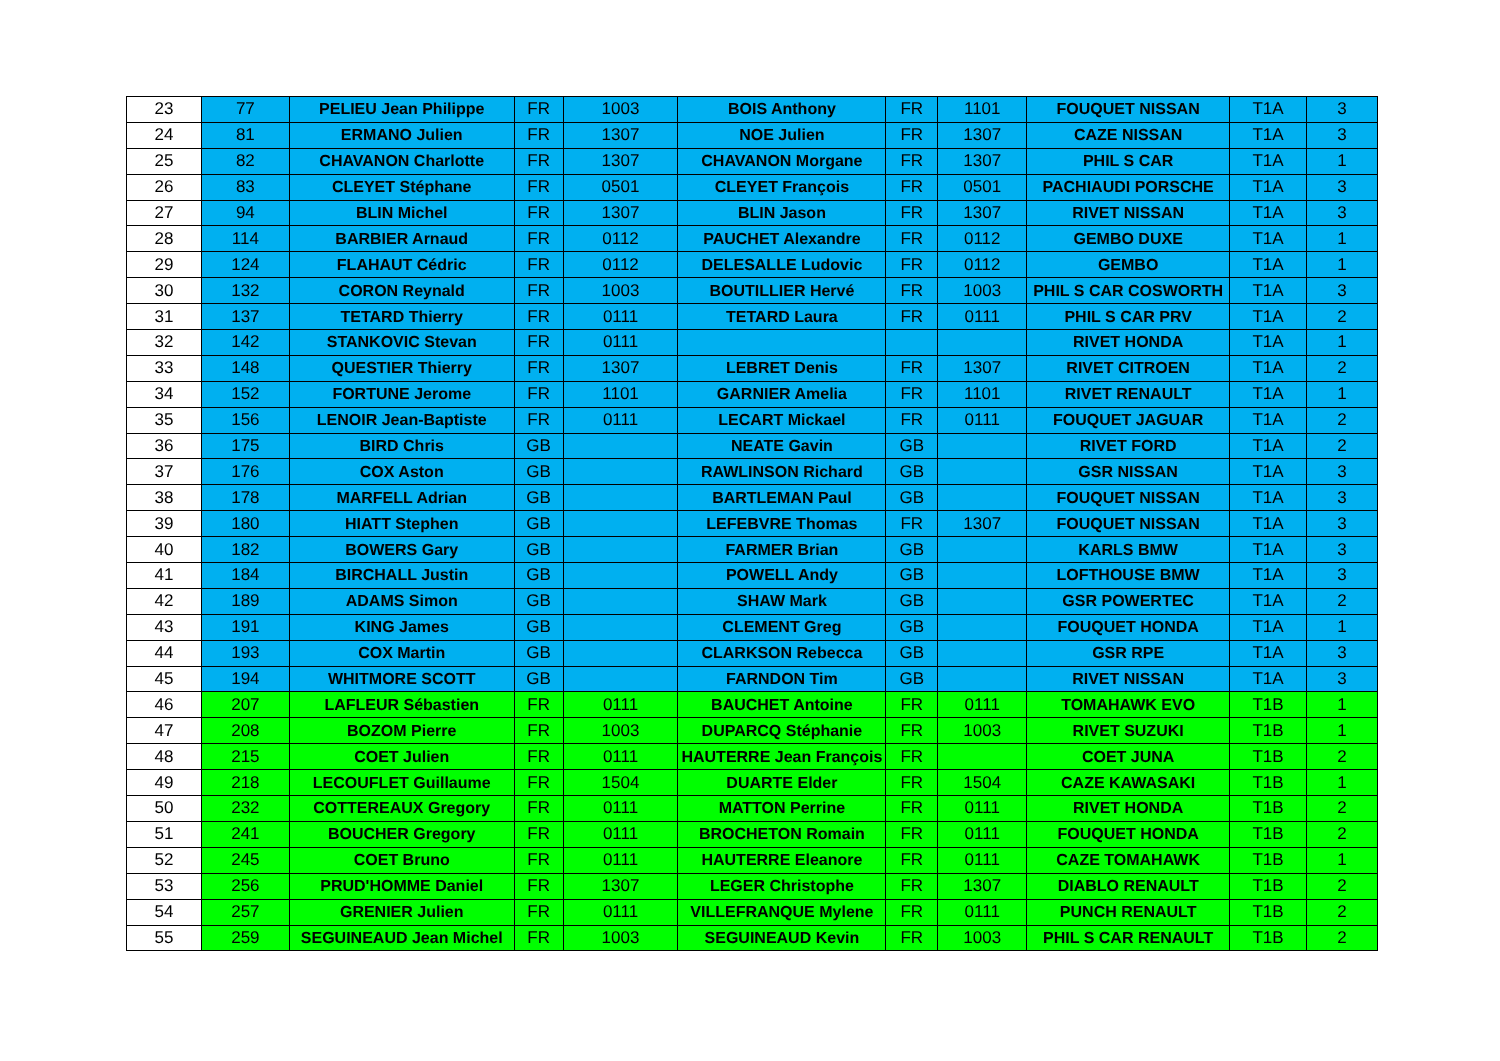| 23 | 77 | PELIEU Jean Philippe | FR | 1003 | BOIS Anthony | FR | 1101 | FOUQUET NISSAN | T1A | 3 |
| 24 | 81 | ERMANO Julien | FR | 1307 | NOE Julien | FR | 1307 | CAZE NISSAN | T1A | 3 |
| 25 | 82 | CHAVANON Charlotte | FR | 1307 | CHAVANON Morgane | FR | 1307 | PHIL S CAR | T1A | 1 |
| 26 | 83 | CLEYET Stéphane | FR | 0501 | CLEYET François | FR | 0501 | PACHIAUDI PORSCHE | T1A | 3 |
| 27 | 94 | BLIN Michel | FR | 1307 | BLIN Jason | FR | 1307 | RIVET NISSAN | T1A | 3 |
| 28 | 114 | BARBIER Arnaud | FR | 0112 | PAUCHET Alexandre | FR | 0112 | GEMBO DUXE | T1A | 1 |
| 29 | 124 | FLAHAUT Cédric | FR | 0112 | DELESALLE Ludovic | FR | 0112 | GEMBO | T1A | 1 |
| 30 | 132 | CORON Reynald | FR | 1003 | BOUTILLIER Hervé | FR | 1003 | PHIL S CAR COSWORTH | T1A | 3 |
| 31 | 137 | TETARD Thierry | FR | 0111 | TETARD Laura | FR | 0111 | PHIL S CAR PRV | T1A | 2 |
| 32 | 142 | STANKOVIC Stevan | FR | 0111 | | | | RIVET HONDA | T1A | 1 |
| 33 | 148 | QUESTIER Thierry | FR | 1307 | LEBRET Denis | FR | 1307 | RIVET CITROEN | T1A | 2 |
| 34 | 152 | FORTUNE Jerome | FR | 1101 | GARNIER Amelia | FR | 1101 | RIVET RENAULT | T1A | 1 |
| 35 | 156 | LENOIR Jean-Baptiste | FR | 0111 | LECART Mickael | FR | 0111 | FOUQUET JAGUAR | T1A | 2 |
| 36 | 175 | BIRD Chris | GB | | NEATE Gavin | GB | | RIVET FORD | T1A | 2 |
| 37 | 176 | COX Aston | GB | | RAWLINSON Richard | GB | | GSR NISSAN | T1A | 3 |
| 38 | 178 | MARFELL Adrian | GB | | BARTLEMAN Paul | GB | | FOUQUET NISSAN | T1A | 3 |
| 39 | 180 | HIATT Stephen | GB | | LEFEBVRE Thomas | FR | 1307 | FOUQUET NISSAN | T1A | 3 |
| 40 | 182 | BOWERS Gary | GB | | FARMER Brian | GB | | KARLS BMW | T1A | 3 |
| 41 | 184 | BIRCHALL Justin | GB | | POWELL Andy | GB | | LOFTHOUSE BMW | T1A | 3 |
| 42 | 189 | ADAMS Simon | GB | | SHAW Mark | GB | | GSR POWERTEC | T1A | 2 |
| 43 | 191 | KING James | GB | | CLEMENT Greg | GB | | FOUQUET HONDA | T1A | 1 |
| 44 | 193 | COX Martin | GB | | CLARKSON Rebecca | GB | | GSR RPE | T1A | 3 |
| 45 | 194 | WHITMORE SCOTT | GB | | FARNDON Tim | GB | | RIVET NISSAN | T1A | 3 |
| 46 | 207 | LAFLEUR Sébastien | FR | 0111 | BAUCHET Antoine | FR | 0111 | TOMAHAWK EVO | T1B | 1 |
| 47 | 208 | BOZOM Pierre | FR | 1003 | DUPARCQ Stéphanie | FR | 1003 | RIVET SUZUKI | T1B | 1 |
| 48 | 215 | COET Julien | FR | 0111 | HAUTERRE Jean François | FR | | COET JUNA | T1B | 2 |
| 49 | 218 | LECOUFLET Guillaume | FR | 1504 | DUARTE Elder | FR | 1504 | CAZE KAWASAKI | T1B | 1 |
| 50 | 232 | COTTEREAUX Gregory | FR | 0111 | MATTON Perrine | FR | 0111 | RIVET HONDA | T1B | 2 |
| 51 | 241 | BOUCHER Gregory | FR | 0111 | BROCHETON Romain | FR | 0111 | FOUQUET HONDA | T1B | 2 |
| 52 | 245 | COET Bruno | FR | 0111 | HAUTERRE Eleanore | FR | 0111 | CAZE TOMAHAWK | T1B | 1 |
| 53 | 256 | PRUD'HOMME Daniel | FR | 1307 | LEGER Christophe | FR | 1307 | DIABLO RENAULT | T1B | 2 |
| 54 | 257 | GRENIER Julien | FR | 0111 | VILLEFRANQUE Mylene | FR | 0111 | PUNCH RENAULT | T1B | 2 |
| 55 | 259 | SEGUINEAUD Jean Michel | FR | 1003 | SEGUINEAUD Kevin | FR | 1003 | PHIL S CAR RENAULT | T1B | 2 |